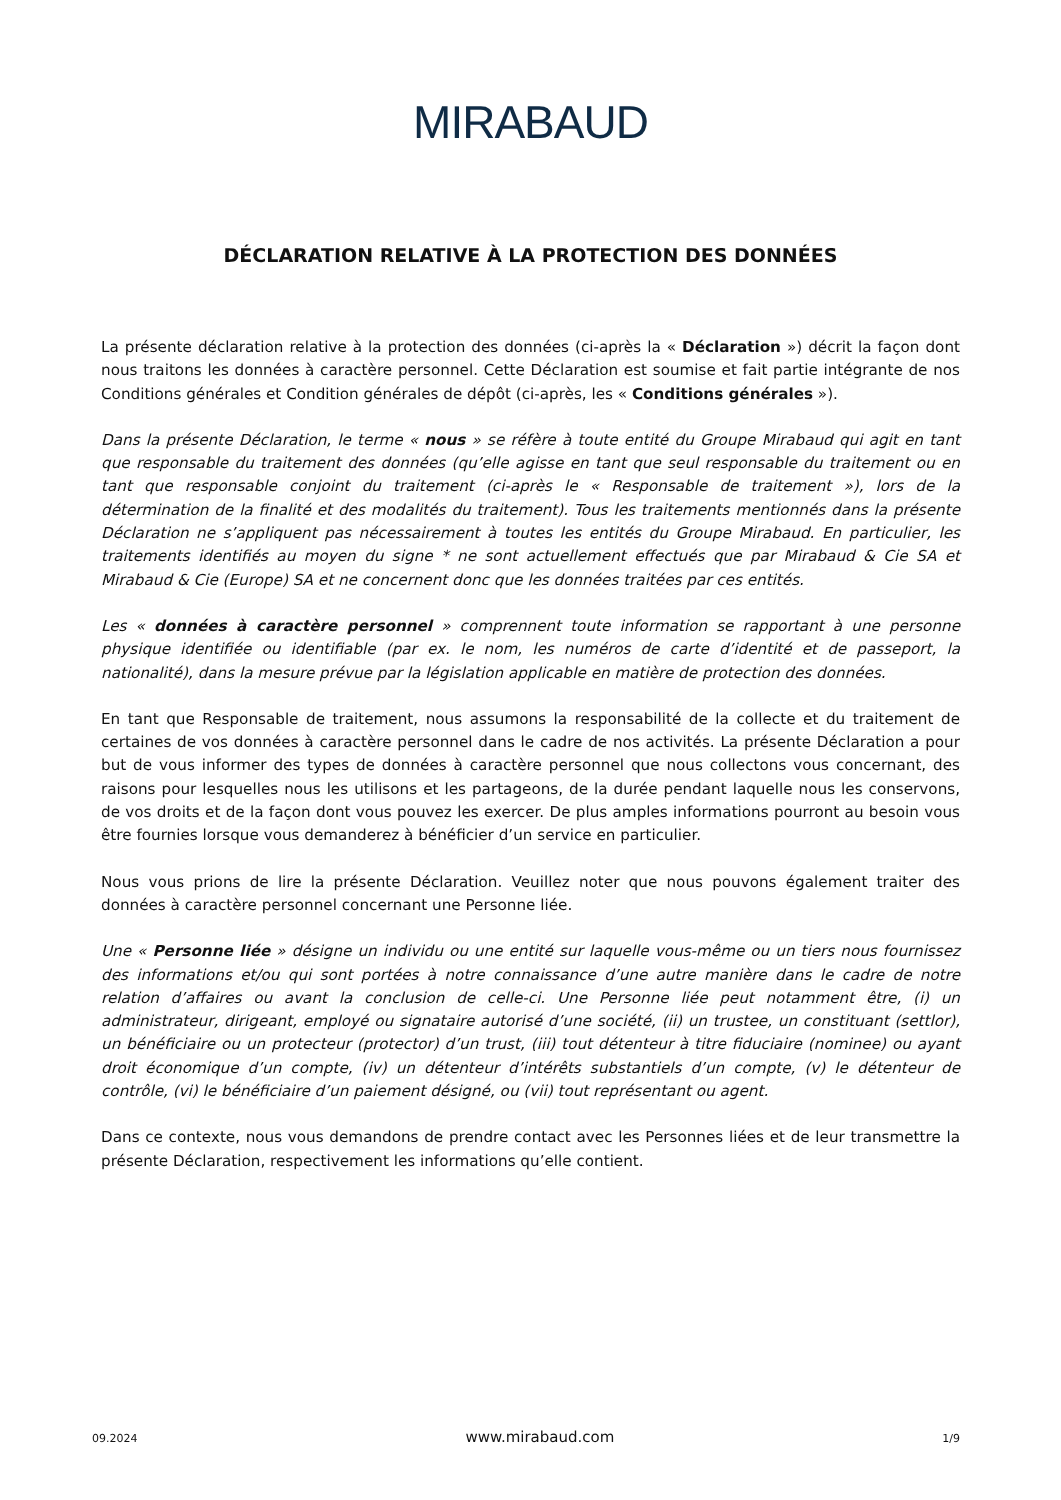MIRABAUD
DÉCLARATION RELATIVE À LA PROTECTION DES DONNÉES
La présente déclaration relative à la protection des données (ci-après la « Déclaration ») décrit la façon dont nous traitons les données à caractère personnel. Cette Déclaration est soumise et fait partie intégrante de nos Conditions générales et Condition générales de dépôt (ci-après, les « Conditions générales »).
Dans la présente Déclaration, le terme « nous » se réfère à toute entité du Groupe Mirabaud qui agit en tant que responsable du traitement des données (qu’elle agisse en tant que seul responsable du traitement ou en tant que responsable conjoint du traitement (ci-après le « Responsable de traitement »), lors de la détermination de la finalité et des modalités du traitement). Tous les traitements mentionnés dans la présente Déclaration ne s’appliquent pas nécessairement à toutes les entités du Groupe Mirabaud. En particulier, les traitements identifiés au moyen du signe * ne sont actuellement effectués que par Mirabaud & Cie SA et Mirabaud & Cie (Europe) SA et ne concernent donc que les données traitées par ces entités.
Les « données à caractère personnel » comprennent toute information se rapportant à une personne physique identifiée ou identifiable (par ex. le nom, les numéros de carte d’identité et de passeport, la nationalité), dans la mesure prévue par la législation applicable en matière de protection des données.
En tant que Responsable de traitement, nous assumons la responsabilité de la collecte et du traitement de certaines de vos données à caractère personnel dans le cadre de nos activités. La présente Déclaration a pour but de vous informer des types de données à caractère personnel que nous collectons vous concernant, des raisons pour lesquelles nous les utilisons et les partageons, de la durée pendant laquelle nous les conservons, de vos droits et de la façon dont vous pouvez les exercer. De plus amples informations pourront au besoin vous être fournies lorsque vous demanderez à bénéficier d’un service en particulier.
Nous vous prions de lire la présente Déclaration. Veuillez noter que nous pouvons également traiter des données à caractère personnel concernant une Personne liée.
Une « Personne liée » désigne un individu ou une entité sur laquelle vous-même ou un tiers nous fournissez des informations et/ou qui sont portées à notre connaissance d’une autre manière dans le cadre de notre relation d’affaires ou avant la conclusion de celle-ci. Une Personne liée peut notamment être, (i) un administrateur, dirigeant, employé ou signataire autorisé d’une société, (ii) un trustee, un constituant (settlor), un bénéficiaire ou un protecteur (protector) d’un trust, (iii) tout détenteur à titre fiduciaire (nominee) ou ayant droit économique d’un compte, (iv) un détenteur d’intérêts substantiels d’un compte, (v) le détenteur de contrôle, (vi) le bénéficiaire d’un paiement désigné, ou (vii) tout représentant ou agent.
Dans ce contexte, nous vous demandons de prendre contact avec les Personnes liées et de leur transmettre la présente Déclaration, respectivement les informations qu’elle contient.
09.2024 www.mirabaud.com 1/9